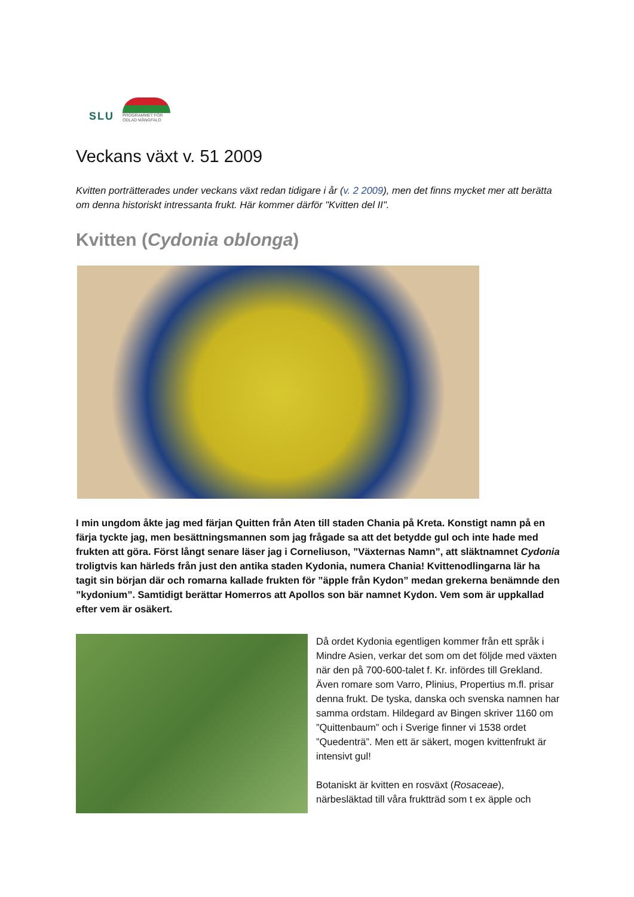SLU
PROGRAMMET FÖR
ODLAD MÅNGFALD
Veckans växt v. 51 2009
Kvitten porträtterades under veckans växt redan tidigare i år (v. 2 2009), men det finns mycket mer att berätta om denna historiskt intressanta frukt. Här kommer därför "Kvitten del II".
Kvitten (Cydonia oblonga)
I min ungdom åkte jag med färjan Quitten från Aten till staden Chania på Kreta. Konstigt namn på en färja tyckte jag, men besättningsmannen som jag frågade sa att det betydde gul och inte hade med frukten att göra. Först långt senare läser jag i Corneliuson, ”Växternas Namn”, att släktnamnet Cydonia troligtvis kan härleds från just den antika staden Kydonia, numera Chania! Kvittenodlingarna lär ha tagit sin början där och romarna kallade frukten för ”äpple från Kydon” medan grekerna benämnde den ”kydonium”. Samtidigt berättar Homerros att Apollos son bär namnet Kydon. Vem som är uppkallad efter vem är osäkert.
Då ordet Kydonia egentligen kommer från ett språk i Mindre Asien, verkar det som om det följde med växten när den på 700-600-talet f. Kr. infördes till Grekland. Även romare som Varro, Plinius, Propertius m.fl. prisar denna frukt. De tyska, danska och svenska namnen har samma ordstam. Hildegard av Bingen skriver 1160 om ”Quittenbaum” och i Sverige finner vi 1538 ordet ”Quedenträ”. Men ett är säkert, mogen kvittenfrukt är intensivt gul!
Botaniskt är kvitten en rosväxt (Rosaceae), närbesläktad till våra fruktträd som t ex äpple och